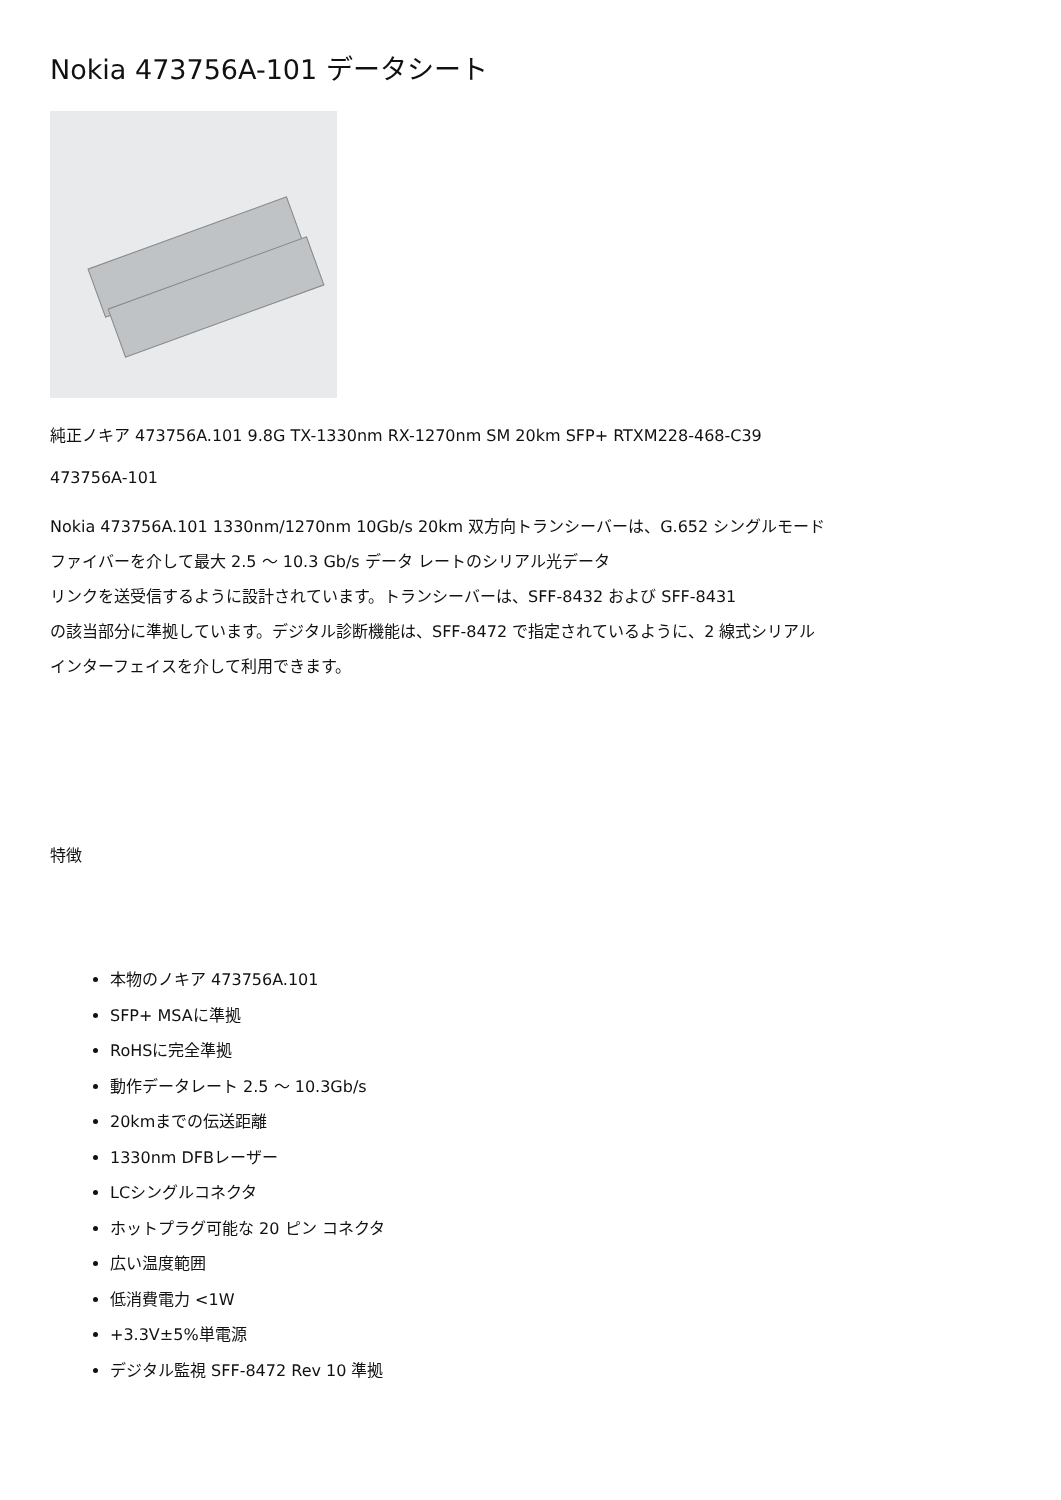Nokia 473756A-101 データシート
純正ノキア 473756A.101 9.8G TX-1330nm RX-1270nm SM 20km SFP+ RTXM228-468-C39
473756A-101
Nokia 473756A.101 1330nm/1270nm 10Gb/s 20km 双方向トランシーバーは、G.652 シングルモード
ファイバーを介して最大 2.5 ～ 10.3 Gb/s データ レートのシリアル光データ
リンクを送受信するように設計されています。トランシーバーは、SFF-8432 および SFF-8431
の該当部分に準拠しています。デジタル診断機能は、SFF-8472 で指定されているように、2 線式シリアル
インターフェイスを介して利用できます。
特徴
本物のノキア 473756A.101
SFP+ MSAに準拠
RoHSに完全準拠
動作データレート 2.5 ～ 10.3Gb/s
20kmまでの伝送距離
1330nm DFBレーザー
LCシングルコネクタ
ホットプラグ可能な 20 ピン コネクタ
広い温度範囲
低消費電力 <1W
+3.3V±5%単電源
デジタル監視 SFF-8472 Rev 10 準拠